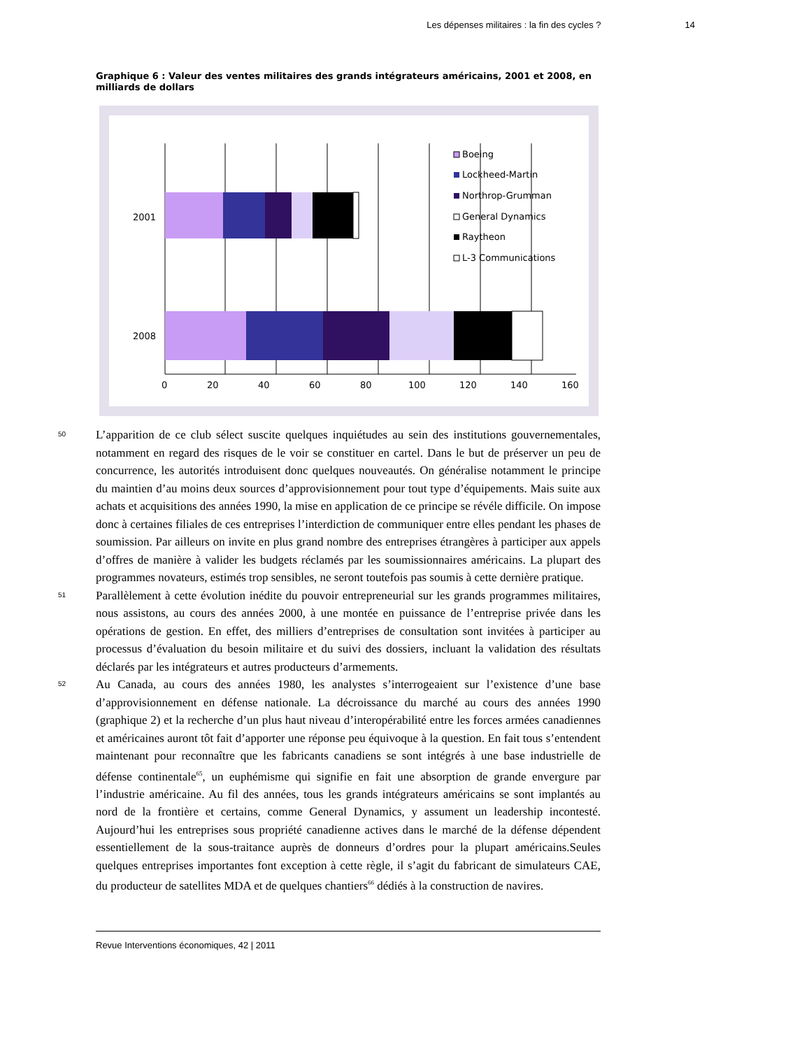Les dépenses militaires : la fin des cycles ? 14
Graphique 6 : Valeur des ventes militaires des grands intégrateurs américains, 2001 et 2008, en milliards de dollars
2001
2008
0
20
40
60
80
100
120
140
160
Boeing
Lockheed-Martin
Northrop-Grumman
General Dynamics
Raytheon
L-3 Communications
50
L’apparition de ce club sélect suscite quelques inquiétudes au sein des institutions gouvernementales, notamment en regard des risques de le voir se constituer en cartel. Dans le but de préserver un peu de concurrence, les autorités introduisent donc quelques nouveautés. On généralise notamment le principe du maintien d’au moins deux sources d’approvisionnement pour tout type d’équipements. Mais suite aux achats et acquisitions des années 1990, la mise en application de ce principe se révéle difficile. On impose donc à certaines filiales de ces entreprises l’interdiction de communiquer entre elles pendant les phases de soumission. Par ailleurs on invite en plus grand nombre des entreprises étrangères à participer aux appels d’offres de manière à valider les budgets réclamés par les soumissionnaires américains. La plupart des programmes novateurs, estimés trop sensibles, ne seront toutefois pas soumis à cette dernière pratique.
51
Parallèlement à cette évolution inédite du pouvoir entrepreneurial sur les grands programmes militaires, nous assistons, au cours des années 2000, à une montée en puissance de l’entreprise privée dans les opérations de gestion. En effet, des milliers d’entreprises de consultation sont invitées à participer au processus d’évaluation du besoin militaire et du suivi des dossiers, incluant la validation des résultats déclarés par les intégrateurs et autres producteurs d’armements.
52
Au Canada, au cours des années 1980, les analystes s’interrogeaient sur l’existence d’une base d’approvisionnement en défense nationale. La décroissance du marché au cours des années 1990 (graphique 2) et la recherche d’un plus haut niveau d’interopérabilité entre les forces armées canadiennes et américaines auront tôt fait d’apporter une réponse peu équivoque à la question. En fait tous s’entendent maintenant pour reconnaître que les fabricants canadiens se sont intégrés à une base industrielle de défense continentale<sup>65</sup>, un euphémisme qui signifie en fait une absorption de grande envergure par l’industrie américaine. Au fil des années, tous les grands intégrateurs américains se sont implantés au nord de la frontière et certains, comme General Dynamics, y assument un leadership incontesté. Aujourd’hui les entreprises sous propriété canadienne actives dans le marché de la défense dépendent essentiellement de la sous-traitance auprès de donneurs d’ordres pour la plupart américains.Seules quelques entreprises importantes font exception à cette règle, il s’agit du fabricant de simulateurs CAE, du producteur de satellites MDA et de quelques chantiers<sup>66</sup> dédiés à la construction de navires.
Revue Interventions économiques, 42 | 2011